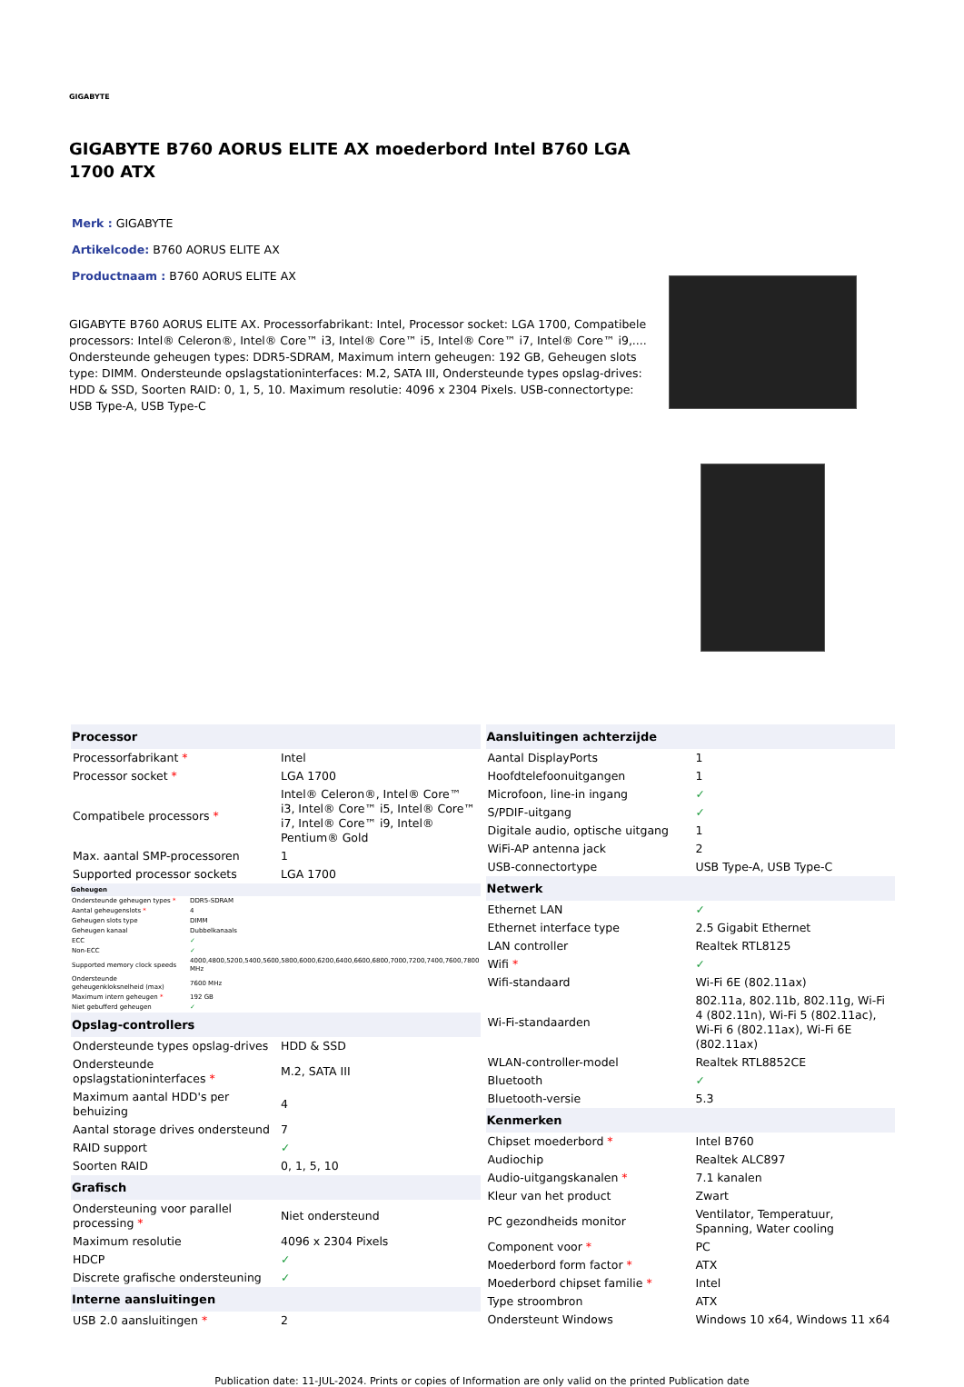GIGABYTE
GIGABYTE B760 AORUS ELITE AX moederbord Intel B760 LGA 1700 ATX
Merk : GIGABYTE
Artikelcode: B760 AORUS ELITE AX
Productnaam : B760 AORUS ELITE AX
GIGABYTE B760 AORUS ELITE AX. Processorfabrikant: Intel, Processor socket: LGA 1700, Compatibele processors: Intel® Celeron®, Intel® Core™ i3, Intel® Core™ i5, Intel® Core™ i7, Intel® Core™ i9,.... Ondersteunde geheugen types: DDR5-SDRAM, Maximum intern geheugen: 192 GB, Geheugen slots type: DIMM. Ondersteunde opslagstationinterfaces: M.2, SATA III, Ondersteunde types opslag-drives: HDD & SSD, Soorten RAID: 0, 1, 5, 10. Maximum resolutie: 4096 x 2304 Pixels. USB-connectortype: USB Type-A, USB Type-C
| Processor | |
| --- | --- |
| Processorfabrikant * | Intel |
| Processor socket * | LGA 1700 |
| Compatibele processors * | Intel® Celeron®, Intel® Core™ i3, Intel® Core™ i5, Intel® Core™ i7, Intel® Core™ i9, Intel® Pentium® Gold |
| Max. aantal SMP-processoren | 1 |
| Supported processor sockets | LGA 1700 |
| Geheugen | |
| --- | --- |
| Ondersteunde geheugen types * | DDR5-SDRAM |
| Aantal geheugenslots * | 4 |
| Geheugen slots type | DIMM |
| Geheugen kanaal | Dubbelkanaals |
| ECC | ✓ |
| Non-ECC | ✓ |
| Supported memory clock speeds | 4000,4800,5200,5400,5600,5800,6000,6200,6400,6600,6800,7000,7200,7400,7600,7800 MHz |
| Ondersteunde geheugenkloksnelheid (max) | 7600 MHz |
| Maximum intern geheugen * | 192 GB |
| Niet gebufferd geheugen | ✓ |
| Opslag-controllers | |
| --- | --- |
| Ondersteunde types opslag-drives | HDD & SSD |
| Ondersteunde opslagstationinterfaces * | M.2, SATA III |
| Maximum aantal HDD's per behuizing | 4 |
| Aantal storage drives ondersteund | 7 |
| RAID support | ✓ |
| Soorten RAID | 0, 1, 5, 10 |
| Grafisch | |
| Ondersteuning voor parallel processing * | Niet ondersteund |
| Maximum resolutie | 4096 x 2304 Pixels |
| HDCP | ✓ |
| Discrete grafische ondersteuning | ✓ |
| Interne aansluitingen | |
| USB 2.0 aansluitingen * | 2 |
| Aansluitingen achterzijde | |
| --- | --- |
| Aantal DisplayPorts | 1 |
| Hoofdtelefoonuitgangen | 1 |
| Microfoon, line-in ingang | ✓ |
| S/PDIF-uitgang | ✓ |
| Digitale audio, optische uitgang | 1 |
| WiFi-AP antenna jack | 2 |
| USB-connectortype | USB Type-A, USB Type-C |
| Netwerk | |
| Ethernet LAN | ✓ |
| Ethernet interface type | 2.5 Gigabit Ethernet |
| LAN controller | Realtek RTL8125 |
| Wifi * | ✓ |
| Wifi-standaard | Wi-Fi 6E (802.11ax) |
| Wi-Fi-standaarden | 802.11a, 802.11b, 802.11g, Wi-Fi 4 (802.11n), Wi-Fi 5 (802.11ac), Wi-Fi 6 (802.11ax), Wi-Fi 6E (802.11ax) |
| WLAN-controller-model | Realtek RTL8852CE |
| Bluetooth | ✓ |
| Bluetooth-versie | 5.3 |
| Kenmerken | |
| Chipset moederbord * | Intel B760 |
| Audiochip | Realtek ALC897 |
| Audio-uitgangskanalen * | 7.1 kanalen |
| Kleur van het product | Zwart |
| PC gezondheids monitor | Ventilator, Temperatuur, Spanning, Water cooling |
| Component voor * | PC |
| Moederbord form factor * | ATX |
| Moederbord chipset familie * | Intel |
| Type stroombron | ATX |
| Ondersteunt Windows | Windows 10 x64, Windows 11 x64 |
Publication date: 11-JUL-2024. Prints or copies of Information are only valid on the printed Publication date